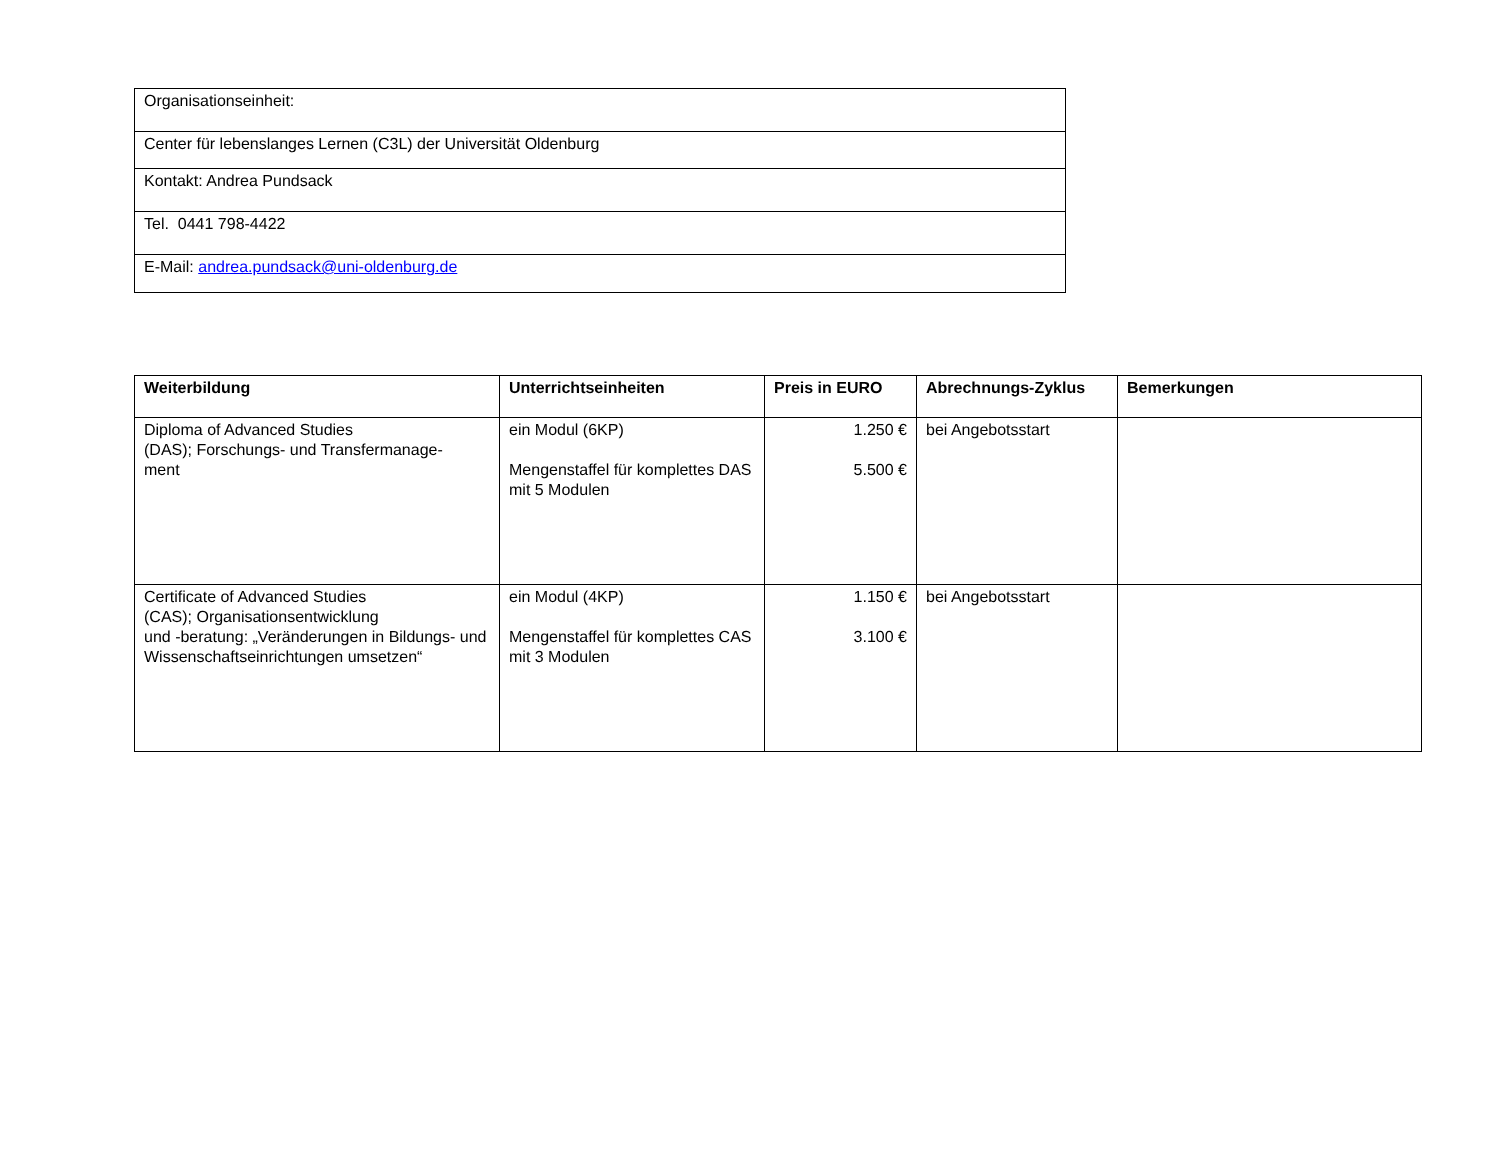| Organisationseinheit: |
| Center für lebenslanges Lernen (C3L) der Universität Oldenburg |
| Kontakt: Andrea Pundsack |
| Tel. 0441 798-4422 |
| E-Mail: andrea.pundsack@uni-oldenburg.de |
| Weiterbildung | Unterrichtseinheiten | Preis in EURO | Abrechnungs-Zyklus | Bemerkungen |
| --- | --- | --- | --- | --- |
| Diploma of Advanced Studies (DAS); Forschungs- und Transfermanage- ment | ein Modul (6KP) Mengenstaffel für komplettes DAS mit 5 Modulen | 1.250 € 5.500 € | bei Angebotsstart | |
| Certificate of Advanced Studies (CAS); Organisationsentwicklung und -beratung: „Veränderungen in Bildungs- und Wissenschaftseinrichtungen umsetzen“ | ein Modul (4KP) Mengenstaffel für komplettes CAS mit 3 Modulen | 1.150 € 3.100 € | bei Angebotsstart | |